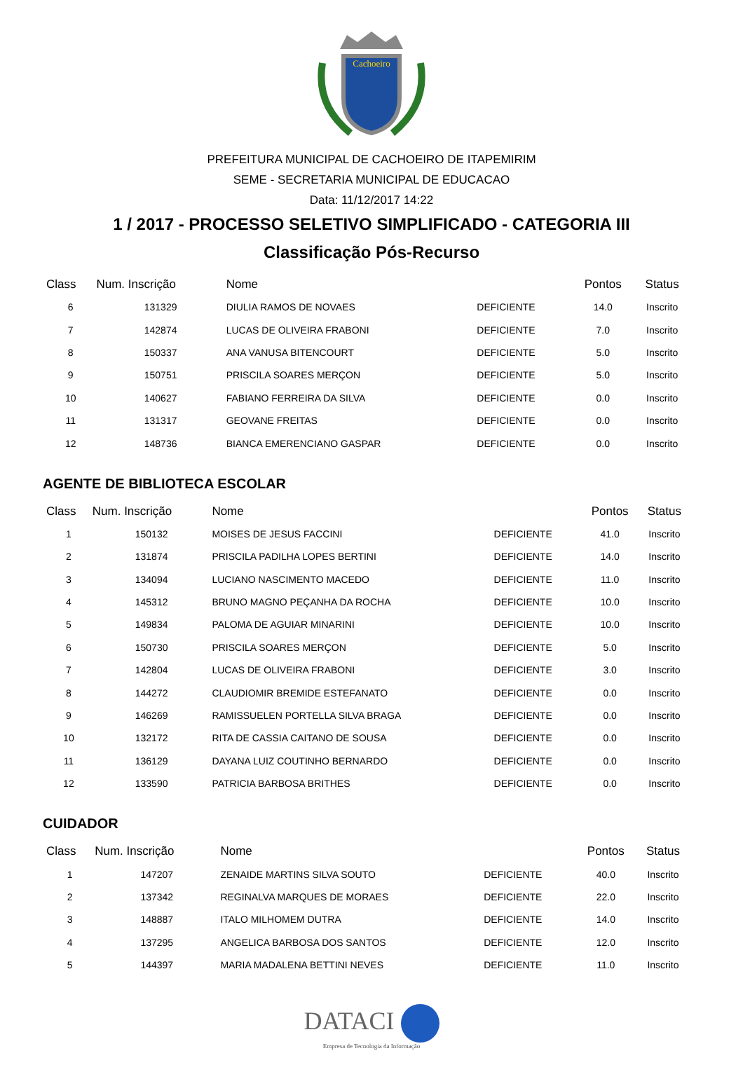Cachoeiro
PREFEITURA MUNICIPAL DE CACHOEIRO DE ITAPEMIRIM
SEME - SECRETARIA MUNICIPAL DE EDUCACAO
Data: 11/12/2017 14:22
1 / 2017 - PROCESSO SELETIVO SIMPLIFICADO - CATEGORIA III
Classificação Pós-Recurso
| Class | Num. Inscrição | Nome | | Pontos | Status |
| --- | --- | --- | --- | --- | --- |
| 6 | 131329 | DIULIA RAMOS DE NOVAES | DEFICIENTE | 14.0 | Inscrito |
| 7 | 142874 | LUCAS DE OLIVEIRA FRABONI | DEFICIENTE | 7.0 | Inscrito |
| 8 | 150337 | ANA VANUSA BITENCOURT | DEFICIENTE | 5.0 | Inscrito |
| 9 | 150751 | PRISCILA SOARES MERÇON | DEFICIENTE | 5.0 | Inscrito |
| 10 | 140627 | FABIANO FERREIRA DA SILVA | DEFICIENTE | 0.0 | Inscrito |
| 11 | 131317 | GEOVANE FREITAS | DEFICIENTE | 0.0 | Inscrito |
| 12 | 148736 | BIANCA EMERENCIANO GASPAR | DEFICIENTE | 0.0 | Inscrito |
AGENTE DE BIBLIOTECA ESCOLAR
| Class | Num. Inscrição | Nome | | Pontos | Status |
| --- | --- | --- | --- | --- | --- |
| 1 | 150132 | MOISES DE JESUS FACCINI | DEFICIENTE | 41.0 | Inscrito |
| 2 | 131874 | PRISCILA PADILHA LOPES BERTINI | DEFICIENTE | 14.0 | Inscrito |
| 3 | 134094 | LUCIANO NASCIMENTO MACEDO | DEFICIENTE | 11.0 | Inscrito |
| 4 | 145312 | BRUNO MAGNO PEÇANHA DA ROCHA | DEFICIENTE | 10.0 | Inscrito |
| 5 | 149834 | PALOMA DE AGUIAR MINARINI | DEFICIENTE | 10.0 | Inscrito |
| 6 | 150730 | PRISCILA SOARES MERÇON | DEFICIENTE | 5.0 | Inscrito |
| 7 | 142804 | LUCAS DE OLIVEIRA FRABONI | DEFICIENTE | 3.0 | Inscrito |
| 8 | 144272 | CLAUDIOMIR BREMIDE ESTEFANATO | DEFICIENTE | 0.0 | Inscrito |
| 9 | 146269 | RAMISSUELEN PORTELLA SILVA BRAGA | DEFICIENTE | 0.0 | Inscrito |
| 10 | 132172 | RITA DE CASSIA CAITANO DE SOUSA | DEFICIENTE | 0.0 | Inscrito |
| 11 | 136129 | DAYANA LUIZ COUTINHO BERNARDO | DEFICIENTE | 0.0 | Inscrito |
| 12 | 133590 | PATRICIA BARBOSA BRITHES | DEFICIENTE | 0.0 | Inscrito |
CUIDADOR
| Class | Num. Inscrição | Nome | | Pontos | Status |
| --- | --- | --- | --- | --- | --- |
| 1 | 147207 | ZENAIDE MARTINS SILVA SOUTO | DEFICIENTE | 40.0 | Inscrito |
| 2 | 137342 | REGINALVA MARQUES DE MORAES | DEFICIENTE | 22.0 | Inscrito |
| 3 | 148887 | ITALO MILHOMEM DUTRA | DEFICIENTE | 14.0 | Inscrito |
| 4 | 137295 | ANGELICA BARBOSA DOS SANTOS | DEFICIENTE | 12.0 | Inscrito |
| 5 | 144397 | MARIA MADALENA BETTINI NEVES | DEFICIENTE | 11.0 | Inscrito |
DATACI
Empresa de Tecnologia da Informação